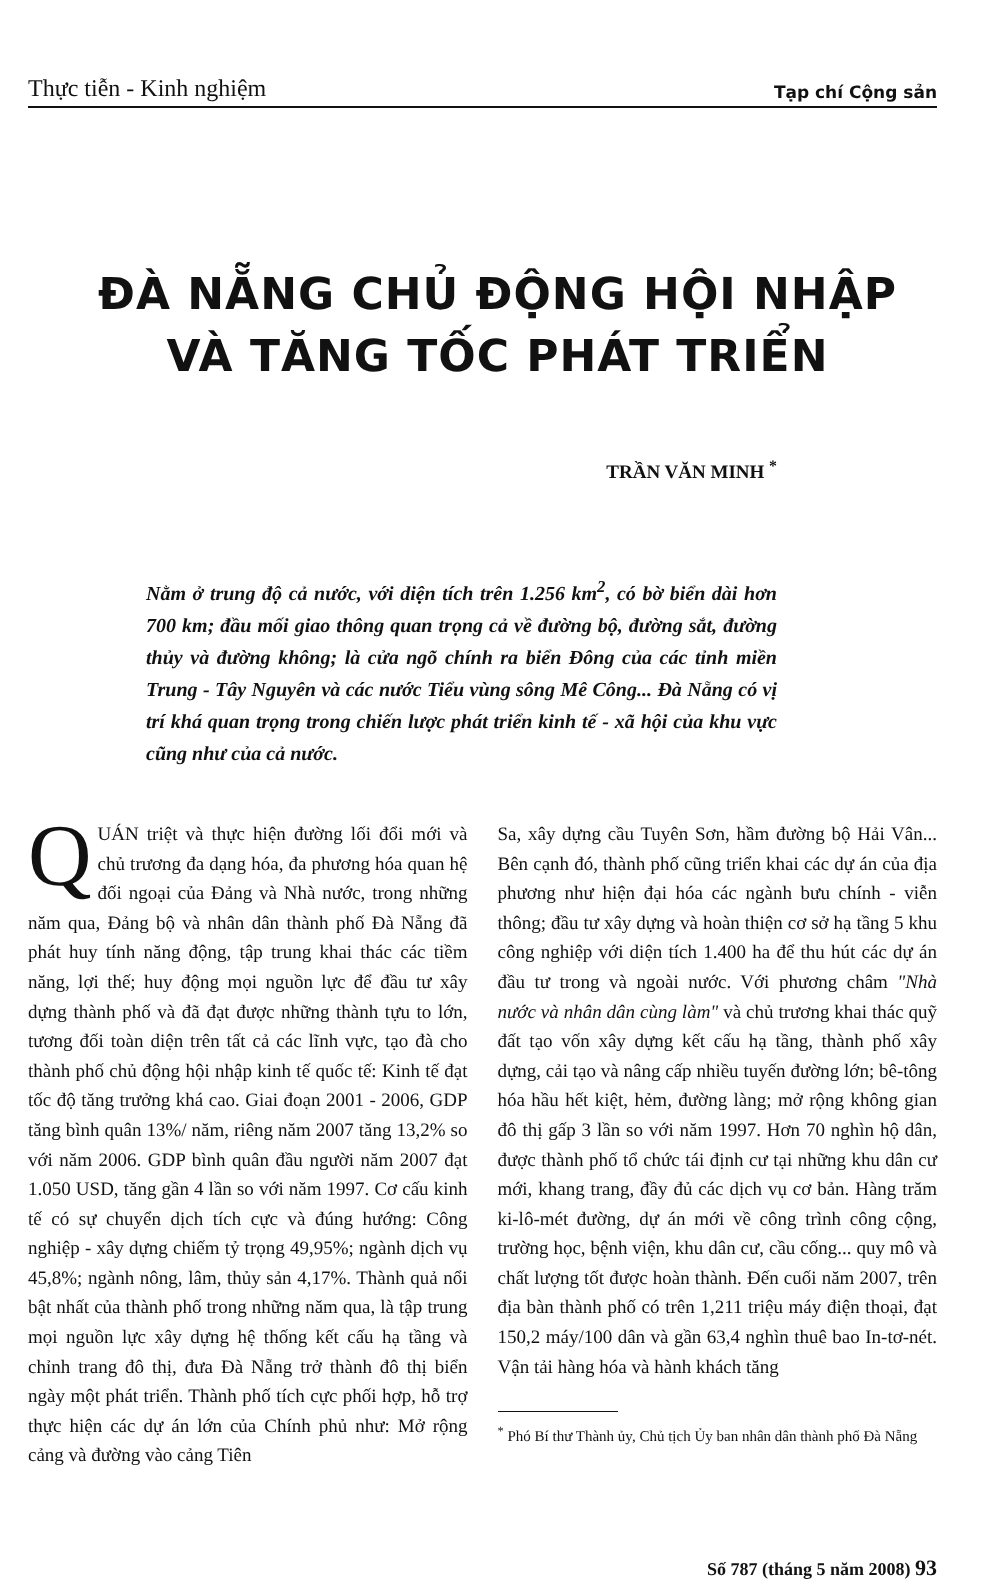Thực tiễn - Kinh nghiệm Tạp chí Cộng sản
ĐÀ NẴNG CHỦ ĐỘNG HỘI NHẬP
VÀ TĂNG TỐC PHÁT TRIỂN
TRẦN VĂN MINH <sup>*</sup>
Nằm ở trung độ cả nước, với diện tích trên 1.256 km<sup>2</sup>, có bờ biển dài hơn 700 km; đầu mối giao thông quan trọng cả về đường bộ, đường sắt, đường thủy và đường không; là cửa ngõ chính ra biển Đông của các tỉnh miền Trung - Tây Nguyên và các nước Tiểu vùng sông Mê Công... Đà Nẵng có vị trí khá quan trọng trong chiến lược phát triển kinh tế - xã hội của khu vực cũng như của cả nước.
QUÁN triệt và thực hiện đường lối đổi mới và chủ trương đa dạng hóa, đa phương hóa quan hệ đối ngoại của Đảng và Nhà nước, trong những năm qua, Đảng bộ và nhân dân thành phố Đà Nẵng đã phát huy tính năng động, tập trung khai thác các tiềm năng, lợi thế; huy động mọi nguồn lực để đầu tư xây dựng thành phố và đã đạt được những thành tựu to lớn, tương đối toàn diện trên tất cả các lĩnh vực, tạo đà cho thành phố chủ động hội nhập kinh tế quốc tế: Kinh tế đạt tốc độ tăng trưởng khá cao. Giai đoạn 2001 - 2006, GDP tăng bình quân 13%/ năm, riêng năm 2007 tăng 13,2% so với năm 2006. GDP bình quân đầu người năm 2007 đạt 1.050 USD, tăng gần 4 lần so với năm 1997. Cơ cấu kinh tế có sự chuyển dịch tích cực và đúng hướng: Công nghiệp - xây dựng chiếm tỷ trọng 49,95%; ngành dịch vụ 45,8%; ngành nông, lâm, thủy sản 4,17%. Thành quả nổi bật nhất của thành phố trong những năm qua, là tập trung mọi nguồn lực xây dựng hệ thống kết cấu hạ tầng và chỉnh trang đô thị, đưa Đà Nẵng trở thành đô thị biển ngày một phát triển. Thành phố tích cực phối hợp, hỗ trợ thực hiện các dự án lớn của Chính phủ như: Mở rộng cảng và đường vào cảng Tiên
Sa, xây dựng cầu Tuyên Sơn, hầm đường bộ Hải Vân... Bên cạnh đó, thành phố cũng triển khai các dự án của địa phương như hiện đại hóa các ngành bưu chính - viễn thông; đầu tư xây dựng và hoàn thiện cơ sở hạ tầng 5 khu công nghiệp với diện tích 1.400 ha để thu hút các dự án đầu tư trong và ngoài nước. Với phương châm "Nhà nước và nhân dân cùng làm" và chủ trương khai thác quỹ đất tạo vốn xây dựng kết cấu hạ tầng, thành phố xây dựng, cải tạo và nâng cấp nhiều tuyến đường lớn; bê-tông hóa hầu hết kiệt, hẻm, đường làng; mở rộng không gian đô thị gấp 3 lần so với năm 1997. Hơn 70 nghìn hộ dân, được thành phố tổ chức tái định cư tại những khu dân cư mới, khang trang, đầy đủ các dịch vụ cơ bản. Hàng trăm ki-lô-mét đường, dự án mới về công trình công cộng, trường học, bệnh viện, khu dân cư, cầu cống... quy mô và chất lượng tốt được hoàn thành. Đến cuối năm 2007, trên địa bàn thành phố có trên 1,211 triệu máy điện thoại, đạt 150,2 máy/100 dân và gần 63,4 nghìn thuê bao In-tơ-nét. Vận tải hàng hóa và hành khách tăng
<sup>*</sup> Phó Bí thư Thành ủy, Chủ tịch Ủy ban nhân dân thành phố Đà Nẵng
Số 787 (tháng 5 năm 2008) 93